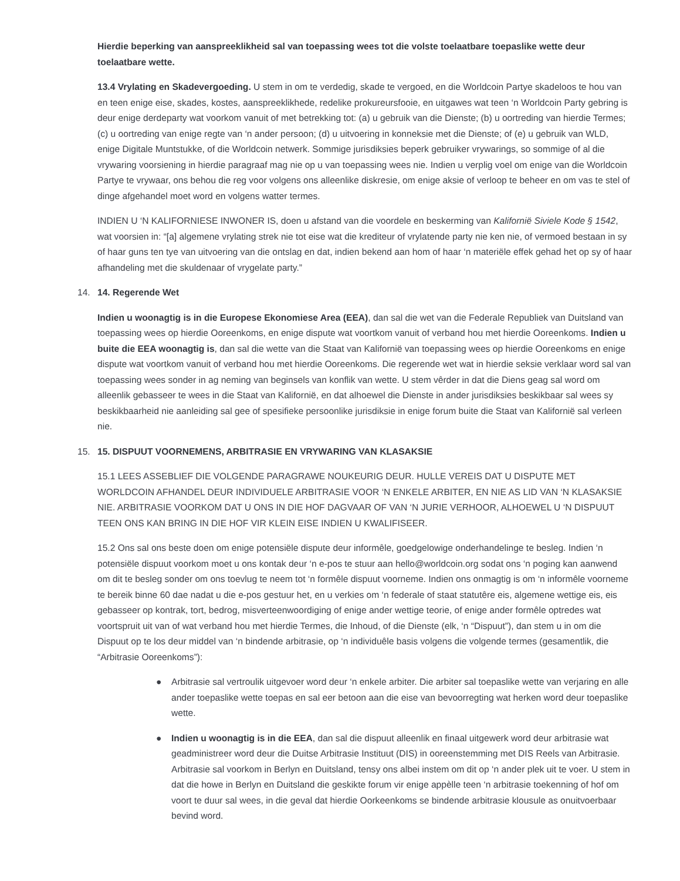Hierdie beperking van aanspreeklikheid sal van toepassing wees tot die volste toelaatbare toepaslike wette deur toelaatbare wette.
13.4 Vrylating en Skadevergoeding. U stem in om te verdedig, skade te vergoed, en die Worldcoin Partye skadeloos te hou van en teen enige eise, skades, kostes, aanspreeklikhede, redelike prokureursfooie, en uitgawes wat teen ‘n Worldcoin Party gebring is deur enige derdeparty wat voorkom vanuit of met betrekking tot: (a) u gebruik van die Dienste; (b) u oortreding van hierdie Termes; (c) u oortreding van enige regte van ‘n ander persoon; (d) u uitvoering in konneksie met die Dienste; of (e) u gebruik van WLD, enige Digitale Muntstukke, of die Worldcoin netwerk. Sommige jurisdiksies beperk gebruiker vrywarings, so sommige of al die vrywaring voorsiening in hierdie paragraaf mag nie op u van toepassing wees nie. Indien u verplig voel om enige van die Worldcoin Partye te vrywaar, ons behou die reg voor volgens ons alleenlike diskresie, om enige aksie of verloop te beheer en om vas te stel of dinge afgehandel moet word en volgens watter termes.
INDIEN U ‘N KALIFORNIESE INWONER IS, doen u afstand van die voordele en beskerming van Kalifornië Siviele Kode § 1542, wat voorsien in: “[a] algemene vrylating strek nie tot eise wat die krediteur of vrylatende party nie ken nie, of vermoed bestaan in sy of haar guns ten tye van uitvoering van die ontslag en dat, indien bekend aan hom of haar ‘n materiële effek gehad het op sy of haar afhandeling met die skuldenaar of vrygelate party.”
14. 14. Regerende Wet
Indien u woonagtig is in die Europese Ekonomiese Area (EEA), dan sal die wet van die Federale Republiek van Duitsland van toepassing wees op hierdie Ooreenkoms, en enige dispute wat voortkom vanuit of verband hou met hierdie Ooreenkoms. Indien u buite die EEA woonagtig is, dan sal die wette van die Staat van Kalifornië van toepassing wees op hierdie Ooreenkoms en enige dispute wat voortkom vanuit of verband hou met hierdie Ooreenkoms. Die regerende wet wat in hierdie seksie verklaar word sal van toepassing wees sonder in ag neming van beginsels van konflik van wette. U stem vêrder in dat die Diens geag sal word om alleenlik gebasseer te wees in die Staat van Kalifornië, en dat alhoewel die Dienste in ander jurisdiksies beskikbaar sal wees sy beskikbaarheid nie aanleiding sal gee of spesifieke persoonlike jurisdiksie in enige forum buite die Staat van Kalifornië sal verleen nie.
15. 15. DISPUUT VOORNEMENS, ARBITRASIE EN VRYWARING VAN KLASAKSIE
15.1 LEES ASSEBLIEF DIE VOLGENDE PARAGRAWE NOUKEURIG DEUR. HULLE VEREIS DAT U DISPUTE MET WORLDCOIN AFHANDEL DEUR INDIVIDUELE ARBITRASIE VOOR ‘N ENKELE ARBITER, EN NIE AS LID VAN ‘N KLASAKSIE NIE. ARBITRASIE VOORKOM DAT U ONS IN DIE HOF DAGVAAR OF VAN ‘N JURIE VERHOOR, ALHOEWEL U ‘N DISPUUT TEEN ONS KAN BRING IN DIE HOF VIR KLEIN EISE INDIEN U KWALIFISEER.
15.2 Ons sal ons beste doen om enige potensiële dispute deur informêle, goedgelowige onderhandelinge te besleg. Indien ‘n potensiële dispuut voorkom moet u ons kontak deur ‘n e-pos te stuur aan hello@worldcoin.org sodat ons ‘n poging kan aanwend om dit te besleg sonder om ons toevlug te neem tot ‘n formêle dispuut voorneme. Indien ons onmagtig is om ‘n informêle voorneme te bereik binne 60 dae nadat u die e-pos gestuur het, en u verkies om ‘n federale of staat statutêre eis, algemene wettige eis, eis gebasseer op kontrak, tort, bedrog, misverteenwoordiging of enige ander wettige teorie, of enige ander formêle optredes wat voortspruit uit van of wat verband hou met hierdie Termes, die Inhoud, of die Dienste (elk, ‘n “Dispuut”), dan stem u in om die Dispuut op te los deur middel van ‘n bindende arbitrasie, op ‘n individuêle basis volgens die volgende termes (gesamentlik, die “Arbitrasie Ooreenkoms”):
● Arbitrasie sal vertroulik uitgevoer word deur ‘n enkele arbiter. Die arbiter sal toepaslike wette van verjaring en alle ander toepaslike wette toepas en sal eer betoon aan die eise van bevoorregting wat herken word deur toepaslike wette.
● Indien u woonagtig is in die EEA, dan sal die dispuut alleenlik en finaal uitgewerk word deur arbitrasie wat geadministreer word deur die Duitse Arbitrasie Instituut (DIS) in ooreenstemming met DIS Reels van Arbitrasie. Arbitrasie sal voorkom in Berlyn en Duitsland, tensy ons albei instem om dit op ‘n ander plek uit te voer. U stem in dat die howe in Berlyn en Duitsland die geskikte forum vir enige appèlle teen ‘n arbitrasie toekenning of hof om voort te duur sal wees, in die geval dat hierdie Oorkeenkoms se bindende arbitrasie klousule as onuitvoerbaar bevind word.